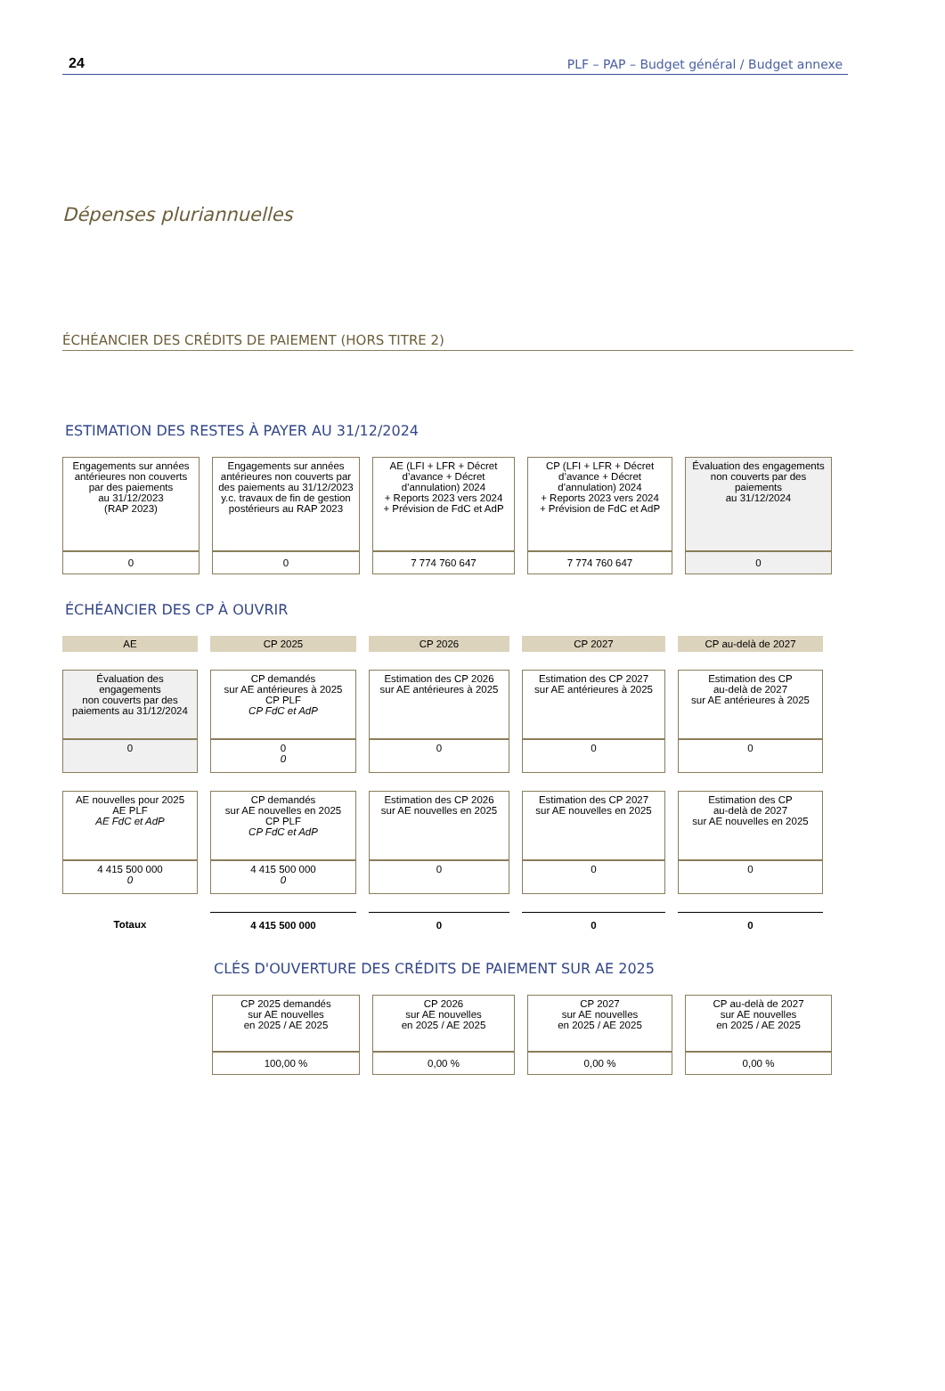24 PLF – PAP – Budget général / Budget annexe
Dépenses pluriannuelles
ÉCHÉANCIER DES CRÉDITS DE PAIEMENT (HORS TITRE 2)
ESTIMATION DES RESTES À PAYER AU 31/12/2024
| Engagements sur années antérieures non couverts par des paiements au 31/12/2023 (RAP 2023) | Engagements sur années antérieures non couverts par des paiements au 31/12/2023 y.c. travaux de fin de gestion postérieurs au RAP 2023 | AE (LFI + LFR + Décret d’avance + Décret d'annulation) 2024 + Reports 2023 vers 2024 + Prévision de FdC et AdP | CP (LFI + LFR + Décret d’avance + Décret d'annulation) 2024 + Reports 2023 vers 2024 + Prévision de FdC et AdP | Évaluation des engagements non couverts par des paiements au 31/12/2024 |
| --- | --- | --- | --- | --- |
| 0 | 0 | 7 774 760 647 | 7 774 760 647 | 0 |
ÉCHÉANCIER DES CP À OUVRIR
| AE | CP 2025 | CP 2026 | CP 2027 | CP au-delà de 2027 |
| --- | --- | --- | --- | --- |
| Évaluation des engagements non couverts par des paiements au 31/12/2024 | CP demandés sur AE antérieures à 2025 CP PLF CP FdC et AdP | Estimation des CP 2026 sur AE antérieures à 2025 | Estimation des CP 2027 sur AE antérieures à 2025 | Estimation des CP au-delà de 2027 sur AE antérieures à 2025 |
| 0 | 0 0 | 0 | 0 | 0 |
| AE nouvelles pour 2025 AE PLF AE FdC et AdP | CP demandés sur AE nouvelles en 2025 CP PLF CP FdC et AdP | Estimation des CP 2026 sur AE nouvelles en 2025 | Estimation des CP 2027 sur AE nouvelles en 2025 | Estimation des CP au-delà de 2027 sur AE nouvelles en 2025 |
| 4 415 500 000 0 | 4 415 500 000 0 | 0 | 0 | 0 |
| Totaux | 4 415 500 000 | 0 | 0 | 0 |
CLÉS D'OUVERTURE DES CRÉDITS DE PAIEMENT SUR AE 2025
| CP 2025 demandés sur AE nouvelles en 2025 / AE 2025 | CP 2026 sur AE nouvelles en 2025 / AE 2025 | CP 2027 sur AE nouvelles en 2025 / AE 2025 | CP au-delà de 2027 sur AE nouvelles en 2025 / AE 2025 |
| --- | --- | --- | --- |
| 100,00 % | 0,00 % | 0,00 % | 0,00 % |